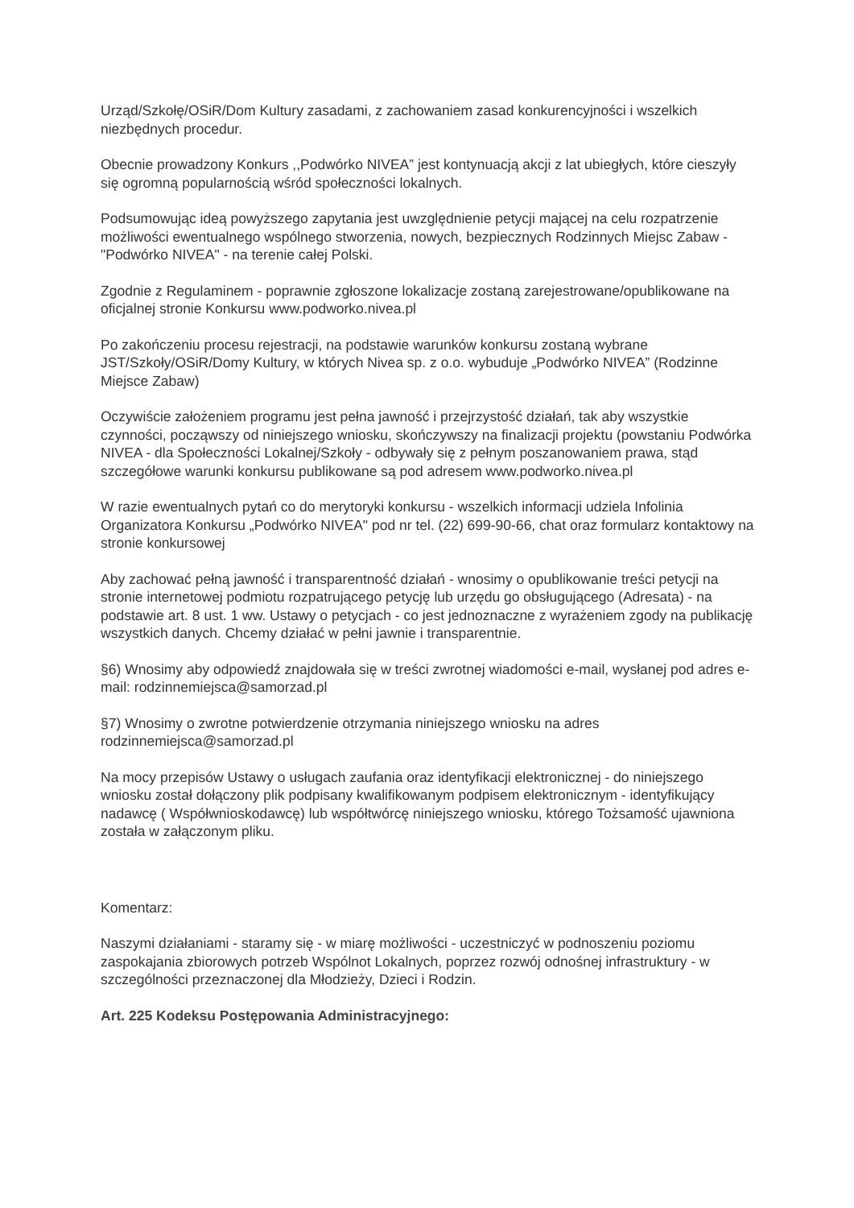Urząd/Szkołę/OSiR/Dom Kultury zasadami, z zachowaniem zasad konkurencyjności i wszelkich niezbędnych procedur.
Obecnie prowadzony Konkurs ,,Podwórko NIVEA” jest kontynuacją akcji z lat ubiegłych, które cieszyły się ogromną popularnością wśród społeczności lokalnych.
Podsumowując ideą powyższego zapytania jest uwzględnienie petycji mającej na celu rozpatrzenie możliwości ewentualnego wspólnego stworzenia, nowych, bezpiecznych Rodzinnych Miejsc Zabaw - "Podwórko NIVEA" - na terenie całej Polski.
Zgodnie z Regulaminem - poprawnie zgłoszone lokalizacje zostaną zarejestrowane/opublikowane na oficjalnej stronie Konkursu www.podworko.nivea.pl
Po zakończeniu procesu rejestracji, na podstawie warunków konkursu zostaną wybrane JST/Szkoły/OSiR/Domy Kultury, w których Nivea sp. z o.o. wybuduje „Podwórko NIVEA” (Rodzinne Miejsce Zabaw)
Oczywiście założeniem programu jest pełna jawność i przejrzystość działań, tak aby wszystkie czynności, począwszy od niniejszego wniosku, skończywszy na finalizacji projektu (powstaniu Podwórka NIVEA - dla Społeczności Lokalnej/Szkoły - odbywały się z pełnym poszanowaniem prawa, stąd szczegółowe warunki konkursu publikowane są pod adresem www.podworko.nivea.pl
W razie ewentualnych pytań co do merytoryki konkursu - wszelkich informacji udziela Infolinia Organizatora Konkursu „Podwórko NIVEA" pod nr tel. (22) 699-90-66, chat oraz formularz kontaktowy na stronie konkursowej
Aby zachować pełną jawność i transparentność działań - wnosimy o opublikowanie treści petycji na stronie internetowej podmiotu rozpatrującego petycję lub urzędu go obsługującego (Adresata) - na podstawie art. 8 ust. 1 ww. Ustawy o petycjach - co jest jednoznaczne z wyrażeniem zgody na publikację wszystkich danych. Chcemy działać w pełni jawnie i transparentnie.
§6) Wnosimy aby odpowiedź znajdowała się w treści zwrotnej wiadomości e-mail, wysłanej pod adres e-mail: rodzinnemiejsca@samorzad.pl
§7) Wnosimy o zwrotne potwierdzenie otrzymania niniejszego wniosku na adres rodzinnemiejsca@samorzad.pl
Na mocy przepisów Ustawy o usługach zaufania oraz identyfikacji elektronicznej - do niniejszego wniosku został dołączony plik podpisany kwalifikowanym podpisem elektronicznym - identyfikujący nadawcę ( Współwnioskodawcę) lub współtwórcę niniejszego wniosku, którego Tożsamość ujawniona została w załączonym pliku.
Komentarz:
Naszymi działaniami - staramy się - w miarę możliwości - uczestniczyć w podnoszeniu poziomu zaspokajania zbiorowych potrzeb Wspólnot Lokalnych, poprzez rozwój odnośnej infrastruktury - w szczególności przeznaczonej dla Młodzieży, Dzieci i Rodzin.
Art. 225 Kodeksu Postępowania Administracyjnego: